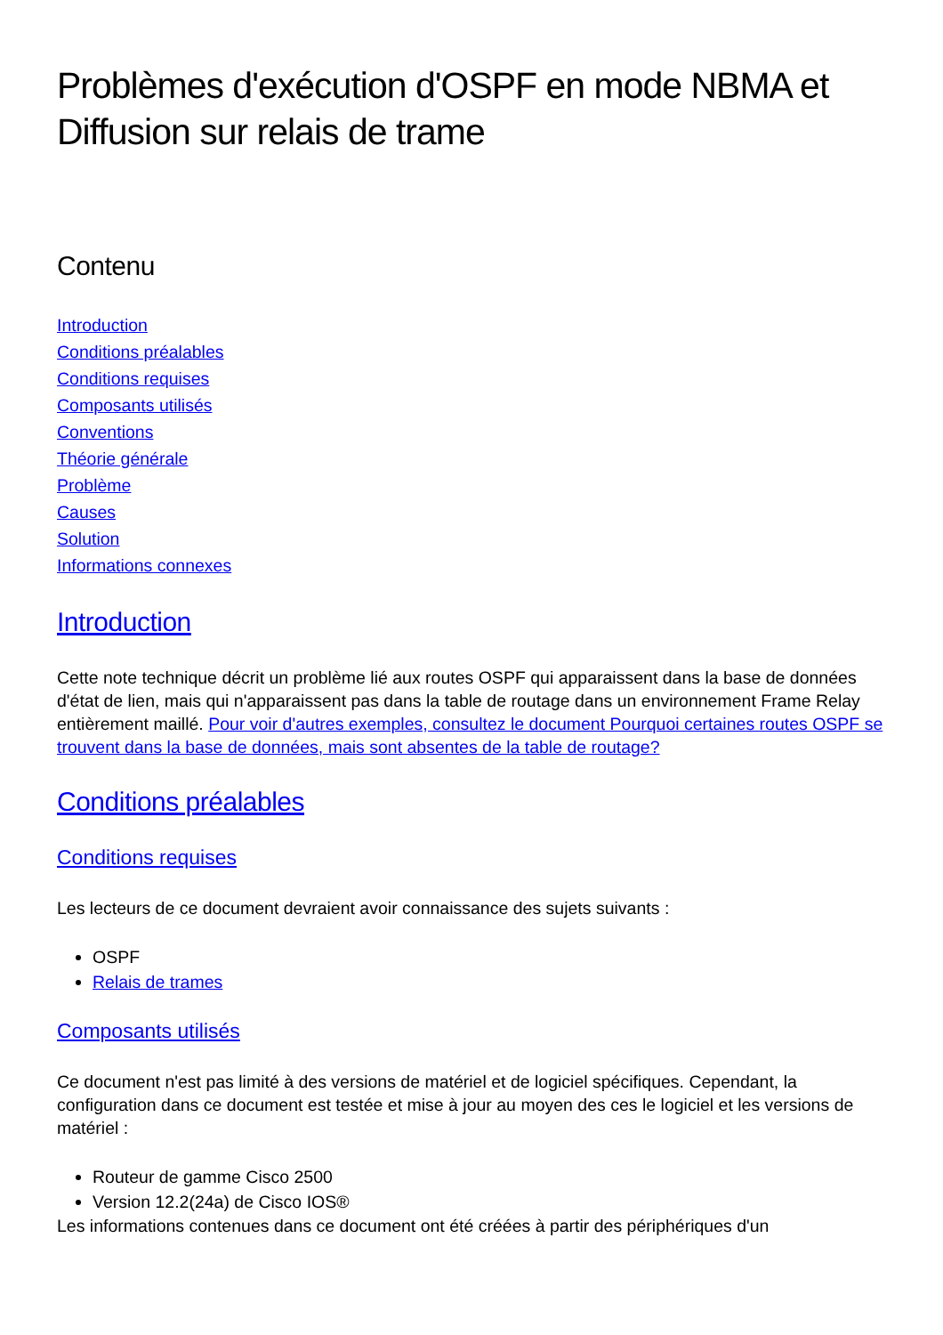Problèmes d'exécution d'OSPF en mode NBMA et Diffusion sur relais de trame
Contenu
Introduction
Conditions préalables
Conditions requises
Composants utilisés
Conventions
Théorie générale
Problème
Causes
Solution
Informations connexes
Introduction
Cette note technique décrit un problème lié aux routes OSPF qui apparaissent dans la base de données d'état de lien, mais qui n'apparaissent pas dans la table de routage dans un environnement Frame Relay entièrement maillé. Pour voir d'autres exemples, consultez le document Pourquoi certaines routes OSPF se trouvent dans la base de données, mais sont absentes de la table de routage?
Conditions préalables
Conditions requises
Les lecteurs de ce document devraient avoir connaissance des sujets suivants :
OSPF
Relais de trames
Composants utilisés
Ce document n'est pas limité à des versions de matériel et de logiciel spécifiques. Cependant, la configuration dans ce document est testée et mise à jour au moyen des ces le logiciel et les versions de matériel :
Routeur de gamme Cisco 2500
Version 12.2(24a) de Cisco IOS®
Les informations contenues dans ce document ont été créées à partir des périphériques d'un